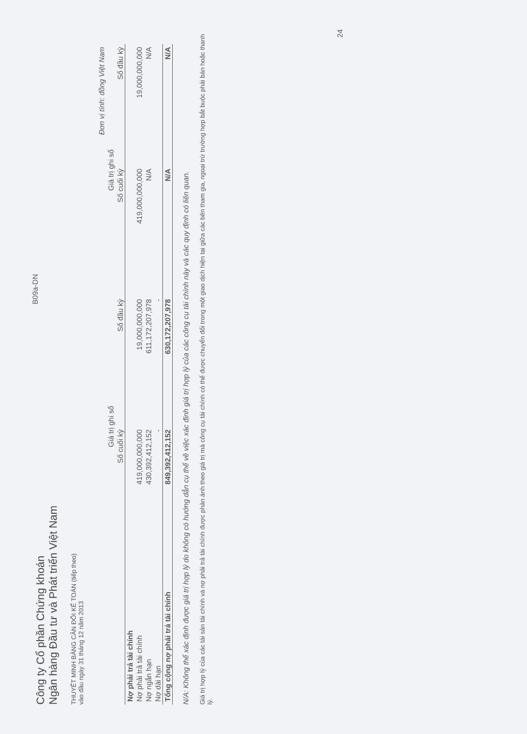Công ty Cổ phần Chứng khoán
Ngân hàng Đầu tư và Phát triển Việt Nam
B09a-DN
THUYẾT MINH BẢNG CÂN ĐỐI KẾ TOÁN (tiếp theo)
vào đầu ngày 31 tháng 12 năm 2013
| | | | Đơn vị tính: đồng Việt Nam | |
| --- | --- | --- | --- | --- |
| | Giá trị ghi sổ | | Giá trị ghi sổ | |
| | Số cuối kỳ | Số đầu kỳ | Số cuối kỳ | Số đầu kỳ |
| Nợ phải trả tài chính | | | | |
| Nợ phải trả tài chính | 419,000,000,000 | 19,000,000,000 | 419,000,000,000 | 19,000,000,000 |
| Nợ ngắn hạn | 430,392,412,152 | 611,172,207,978 | N/A | N/A |
| Nợ dài hạn | - | - | | |
| Tổng cộng nợ phải trả tài chính | 849,392,412,152 | 630,172,207,978 | N/A | N/A |
N/A: Không thể xác định được giá trị hợp lý do không có hướng dẫn cụ thể về việc xác định giá trị hợp lý của các công cụ tài chính này và các quy định có liên quan.
Giá trị hợp lý của các tài sản tài chính và nợ phải trả tài chính được phản ánh theo giá trị mà công cụ tài chính có thể được chuyển đổi trong một giao dịch hiện tại giữa các bên tham gia, ngoại trừ trường hợp bắt buộc phải bán hoặc thanh lý.
24